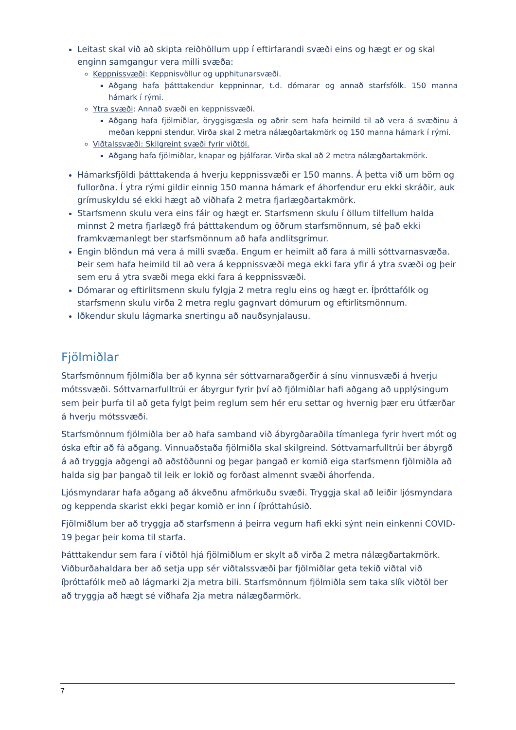Leitast skal við að skipta reiðhöllum upp í eftirfarandi svæði eins og hægt er og skal enginn samgangur vera milli svæða:
Keppnissvæði: Keppnisvöllur og upphitunarsvæði.
Aðgang hafa þátttakendur keppninnar, t.d. dómarar og annað starfsfólk. 150 manna hámark í rými.
Ytra svæði: Annað svæði en keppnissvæði.
Aðgang hafa fjölmiðlar, öryggisgæsla og aðrir sem hafa heimild til að vera á svæðinu á meðan keppni stendur. Virða skal 2 metra nálægðartakmörk og 150 manna hámark í rými.
Viðtalssvæði: Skilgreint svæði fyrir viðtöl.
Aðgang hafa fjölmiðlar, knapar og þjálfarar. Virða skal að 2 metra nálægðartakmörk.
Hámarksfjöldi þátttakenda á hverju keppnissvæði er 150 manns. Á þetta við um börn og fullorðna. Í ytra rými gildir einnig 150 manna hámark ef áhorfendur eru ekki skráðir, auk grímuskyldu sé ekki hægt að viðhafa 2 metra fjarlægðartakmörk.
Starfsmenn skulu vera eins fáir og hægt er. Starfsmenn skulu í öllum tilfellum halda minnst 2 metra fjarlægð frá þátttakendum og öðrum starfsmönnum, sé það ekki framkvæmanlegt ber starfsmönnum að hafa andlitsgrímur.
Engin blöndun má vera á milli svæða. Engum er heimilt að fara á milli sóttvarnasvæða. Þeir sem hafa heimild til að vera á keppnissvæði mega ekki fara yfir á ytra svæði og þeir sem eru á ytra svæði mega ekki fara á keppnissvæði.
Dómarar og eftirlitsmenn skulu fylgja 2 metra reglu eins og hægt er. Íþróttafólk og starfsmenn skulu virða 2 metra reglu gagnvart dómurum og eftirlitsmönnum.
Iðkendur skulu lágmarka snertingu að nauðsynjalausu.
Fjölmiðlar
Starfsmönnum fjölmiðla ber að kynna sér sóttvarnaraðgerðir á sínu vinnusvæði á hverju mótssvæði. Sóttvarnarfulltrúi er ábyrgur fyrir því að fjölmiðlar hafi aðgang að upplýsingum sem þeir þurfa til að geta fylgt þeim reglum sem hér eru settar og hvernig þær eru útfærðar á hverju mótssvæði.
Starfsmönnum fjölmiðla ber að hafa samband við ábyrgðaraðila tímanlega fyrir hvert mót og óska eftir að fá aðgang. Vinnuaðstaða fjölmiðla skal skilgreind. Sóttvarnarfulltrúi ber ábyrgð á að tryggja aðgengi að aðstöðunni og þegar þangað er komið eiga starfsmenn fjölmiðla að halda sig þar þangað til leik er lokið og forðast almennt svæði áhorfenda.
Ljósmyndarar hafa aðgang að ákveðnu afmörkuðu svæði. Tryggja skal að leiðir ljósmyndara og keppenda skarist ekki þegar komið er inn í íþróttahúsið.
Fjölmiðlum ber að tryggja að starfsmenn á þeirra vegum hafi ekki sýnt nein einkenni COVID-19 þegar þeir koma til starfa.
Þátttakendur sem fara í viðtöl hjá fjölmiðlum er skylt að virða 2 metra nálægðartakmörk. Viðburðahaldara ber að setja upp sér viðtalssvæði þar fjölmiðlar geta tekið viðtal við íþróttafólk með að lágmarki 2ja metra bili. Starfsmönnum fjölmiðla sem taka slík viðtöl ber að tryggja að hægt sé viðhafa 2ja metra nálægðarmörk.
7